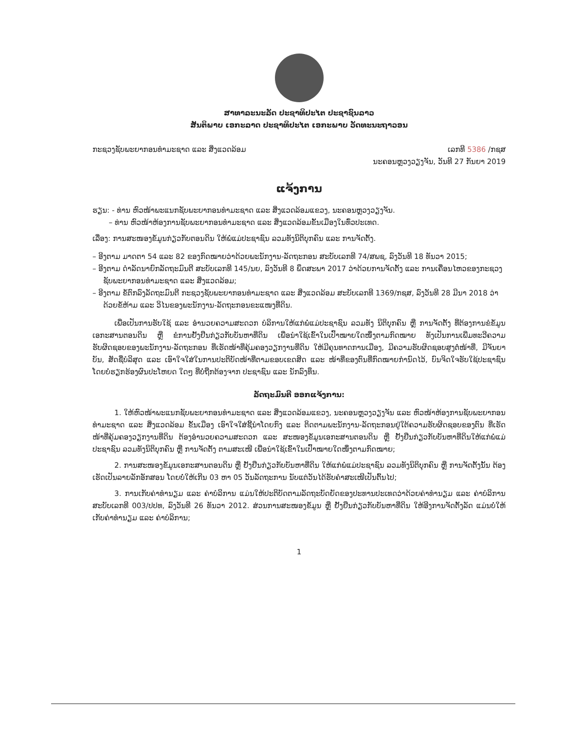ສາທາລະນະລັດ ປະຊາທິປະໄຕ ປະຊາຊົນລາວ
ສັນຕິພາບ ເອກະລາດ ປະຊາທິປະໄຕ ເອກະພາບ ວັດທະນະຖາວອນ
ກະຊວງຊັບພະຍາກອນທຳມະຊາດ ແລະ ສິ່ງແວດລ້ອມ
ເລກທີ 5386 /ກຊສ
ນະຄອນຫຼວງວຽງຈັນ, ວັນທີ 27 ກັນຍາ 2019
ແຈ້ງການ
ຮຽນ: - ທ່ານ ຫົວໜ້າພະແນກຊັບພະຍາກອນທຳມະຊາດ ແລະ ສິ່ງແວດລ້ອມແຂວງ, ນະຄອນຫຼວງວຽງຈັນ.
– ທ່ານ ຫົວໜ້າຫ້ອງການຊັບພະຍາກອນທຳມະຊາດ ແລະ ສິ່ງແວດລ້ອມຂັ້ນເມືອງໃນທົ່ວປະເທດ.
ເລື່ອງ: ການສະໜອງຂໍ້ມູນກ່ຽວກັບຕອນດິນ ໃຫ້ພໍ່ແມ່ປະຊາຊົນ ລວມທັງນິຕິບຸກຄົນ ແລະ ການຈັດຕັ້ງ.
– ອີງຕາມ ມາດຕາ 54 ແລະ 82 ຂອງກົດໝາຍວ່າດ້ວຍພະນັກງານ-ລັດຖະກອນ ສະບັບເລກທີ 74/ສພຊ, ລົງວັນທີ 18 ທັນວາ 2015;
– ອີງຕາມ ດຳລັດນາຍົກລັດຖະມົນຕີ ສະບັບເລກທີ 145/ນຍ, ລົງວັນທີ 8 ພຶດສະພາ 2017 ວ່າດ້ວຍການຈັດຕັ້ງ ແລະ ການເຄື່ອນໄຫວຂອງກະຊວງຊັບພະຍາກອນທຳມະຊາດ ແລະ ສິ່ງແວດລ້ອມ;
– ອີງຕາມ ຂໍ້ຕົກລົງລັດຖະມົນຕີ ກະຊວງຊັບພະຍາກອນທຳມະຊາດ ແລະ ສິ່ງແວດລ້ອມ ສະບັບເລກທີ 1369/ກຊສ, ລົງວັນທີ 28 ມີນາ 2018 ວ່າດ້ວຍຂໍ້ຫ້າມ ແລະ ວິໄນຂອງພະນັກງານ-ລັດຖະກອນຂະແໜງທີ່ດິນ.
ເພື່ອເປັນການຮັບໃຊ້ ແລະ ອຳນວຍຄວາມສະດວກ ບໍລິການໃຫ້ແກ່ພໍ່ແມ່ປະຊາຊົນ ລວມທັງ ນິຕິບຸກຄົນ ຫຼື ການຈັດຕັ້ງ ທີ່ຕ້ອງການຂໍຂໍ້ມູນເອກະສານຕອນດິນ ຫຼື ຂໍການຢັ້ງຢືນກ່ຽວກັບບັນຫາທີ່ດິນ ເພື່ອນຳໃຊ້ເຂົ້າໃນເປົ້າໝາຍໃດໜຶ່ງຕາມກົດໝາຍ ທັງເປັນການເພີ່ມທະວີຄວາມຮັບຜິດຊອບຂອງພະນັກງານ-ລັດຖະກອນ ທີ່ເຮັດໜ້າທີ່ຄຸ້ມຄອງວຽກງານທີ່ດິນ ໃຫ້ມີຄຸນທາດການເມືອງ, ມີຄວາມຮັບຜິດຊອບສູງຕໍ່ໜ້າທີ່, ມີຈັນຍາບັນ, ສັດຊື່ບໍລິສຸດ ແລະ ເອົາໃຈໃສ່ໃນການປະຕິບັດໜ້າທີ່ຕາມຂອບເຂດສິດ ແລະ ໜ້າທີ່ຂອງຕົນທີ່ກົດໝາຍກຳນົດໄວ້, ບົນຈິດໃຈຮັບໃຊ້ປະຊາຊົນໂດຍບໍ່ຮຽກຮ້ອງຜົນປະໂຫຍດ ໃດໆ ທີ່ບໍ່ຖືກຕ້ອງຈາກ ປະຊາຊົນ ແລະ ນັກລົງທຶນ.
ລັດຖະມົນຕີ ອອກແຈ້ງການ:
1. ໃຫ້ຫົວໜ້າພະແນກຊັບພະຍາກອນທຳມະຊາດ ແລະ ສິ່ງແວດລ້ອມແຂວງ, ນະຄອນຫຼວງວຽງຈັນ ແລະ ຫົວໜ້າຫ້ອງການຊັບພະຍາກອນທຳມະຊາດ ແລະ ສິ່ງແວດລ້ອມ ຂັ້ນເມືອງ ເອົາໃຈໃສ່ຊີ້ນຳໂດຍກົງ ແລະ ຕິດຕາມພະນັກງານ-ລັດຖະກອນຢູ່ໃຕ້ຄວາມຮັບຜິດຊອບຂອງຕົນ ທີ່ເຮັດໜ້າທີ່ຄຸ້ມຄອງວຽກງານທີ່ດິນ ຕ້ອງອຳນວຍຄວາມສະດວກ ແລະ ສະໜອງຂໍ້ມູນເອກະສານຕອນດິນ ຫຼື ຢັ້ງຢືນກ່ຽວກັບບັນຫາທີ່ດິນໃຫ້ແກ່ພໍ່ແມ່ປະຊາຊົນ ລວມທັງນິຕິບຸກຄົນ ຫຼື ການຈັດຕັ້ງ ຕາມສະເໜີ ເພື່ອນຳໃຊ້ເຂົ້າໃນເປົ້າໝາຍໃດໜຶ່ງຕາມກົດໝາຍ;
2. ການສະໜອງຂໍ້ມູນເອກະສານຕອນດິນ ຫຼື ຢັ້ງຢືນກ່ຽວກັບບັນຫາທີ່ດິນ ໃຫ້ແກ່ພໍ່ແມ່ປະຊາຊົນ ລວມທັງນິຕິບຸກຄົນ ຫຼື ການຈັດຕັ້ງນັ້ນ ຕ້ອງເຮັດເປັນລາຍລັກອັກສອນ ໂດຍບໍ່ໃຫ້ເກີນ 03 ຫາ 05 ວັນລັດຖະການ ນັບແຕ່ວັນໄດ້ຮັບຄຳສະເໜີເປັນຕົ້ນໄປ;
3. ການເກັບຄ່າທຳນຽມ ແລະ ຄ່າບໍລິການ ແມ່ນໃຫ້ປະຕິບັດຕາມລັດຖະບັດຍັດຂອງປະທານປະເທດວ່າດ້ວຍຄ່າທຳນຽມ ແລະ ຄ່າບໍລິການ ສະບັບເລກທີ 003/ປປທ, ລົງວັນທີ 26 ທັນວາ 2012. ສ່ວນການສະໜອງຂໍ້ມູນ ຫຼື ຢັ້ງຢືນກ່ຽວກັບບັນຫາທີ່ດິນ ໃຫ້ອີງການຈັດຕັ້ງລັດ ແມ່ນບໍ່ໃຫ້ເກັບຄ່າທຳນຽມ ແລະ ຄ່າບໍລິການ;
1